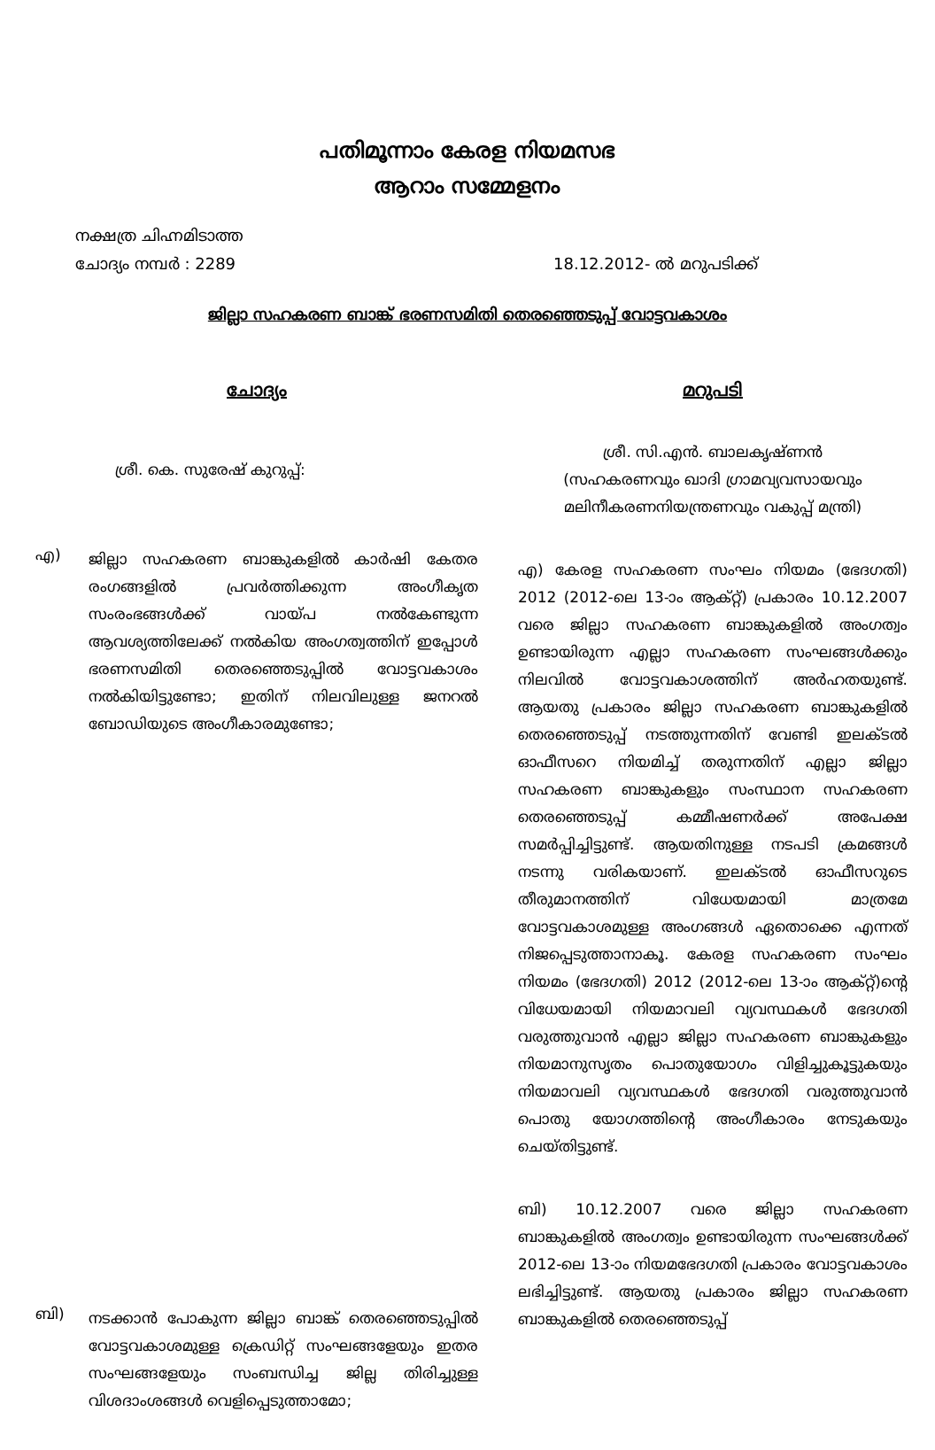പതിമൂന്നാം കേരള നിയമസഭ
ആറാം സമ്മേളനം
നക്ഷത്ര ചിഹ്നമിടാത്ത
ചോദ്യം നമ്പർ : 2289
18.12.2012- ൽ മറുപടിക്ക്
ജില്ലാ സഹകരണ ബാങ്ക് ഭരണസമിതി തെരഞ്ഞെടുപ്പ് വോട്ടവകാശം
ചോദ്യം
ശ്രീ. കെ. സുരേഷ് കുറുപ്പ്:
എ)
ജില്ലാ സഹകരണ ബാങ്കുകളിൽ കാർഷി കേതര രംഗങ്ങളിൽ പ്രവർത്തിക്കുന്ന അംഗീകൃത സംരംഭങ്ങൾക്ക് വായ്പ നൽകേണ്ടുന്ന ആവശ്യത്തിലേക്ക് നൽകിയ അംഗത്വത്തിന് ഇപ്പോൾ ഭരണസമിതി തെരഞ്ഞെടുപ്പിൽ വോട്ടവകാശം നൽകിയിട്ടുണ്ടോ; ഇതിന് നിലവിലുള്ള ജനറൽ ബോഡിയുടെ അംഗീകാരമുണ്ടോ;
ബി)
നടക്കാൻ പോകുന്ന ജില്ലാ ബാങ്ക് തെരഞ്ഞെടുപ്പിൽ വോട്ടവകാശമുള്ള ക്രെഡിറ്റ് സംഘങ്ങളേയും ഇതര സംഘങ്ങളേയും സംബന്ധിച്ച ജില്ല തിരിച്ചുള്ള വിശദാംശങ്ങൾ വെളിപ്പെടുത്താമോ;
മറുപടി
ശ്രീ. സി.എൻ. ബാലകൃഷ്ണൻ
(സഹകരണവും ഖാദി ഗ്രാമവ്യവസായവും മലിനീകരണനിയന്ത്രണവും വകുപ്പ് മന്ത്രി)
എ) കേരള സഹകരണ സംഘം നിയമം (ഭേദഗതി) 2012 (2012-ലെ 13-ാം ആക്റ്റ്) പ്രകാരം 10.12.2007 വരെ ജില്ലാ സഹകരണ ബാങ്കുകളിൽ അംഗത്വം ഉണ്ടായിരുന്ന എല്ലാ സഹകരണ സംഘങ്ങൾക്കും നിലവിൽ വോട്ടവകാശത്തിന് അർഹതയുണ്ട്. ആയതു പ്രകാരം ജില്ലാ സഹകരണ ബാങ്കുകളിൽ തെരഞ്ഞെടുപ്പ് നടത്തുന്നതിന് വേണ്ടി ഇലക്ടൽ ഓഫീസറെ നിയമിച്ച് തരുന്നതിന് എല്ലാ ജില്ലാ സഹകരണ ബാങ്കുകളും സംസ്ഥാന സഹകരണ തെരഞ്ഞെടുപ്പ് കമ്മീഷണർക്ക് അപേക്ഷ സമർപ്പിച്ചിട്ടുണ്ട്. ആയതിനുള്ള നടപടി ക്രമങ്ങൾ നടന്നു വരികയാണ്. ഇലക്ടൽ ഓഫീസറുടെ തീരുമാനത്തിന് വിധേയമായി മാത്രമേ വോട്ടവകാശമുള്ള അംഗങ്ങൾ ഏതൊക്കെ എന്നത് നിജപ്പെടുത്താനാകൂ. കേരള സഹകരണ സംഘം നിയമം (ഭേദഗതി) 2012 (2012-ലെ 13-ാം ആക്റ്റ്)ന്റെ വിധേയമായി നിയമാവലി വ്യവസ്ഥകൾ ഭേദഗതി വരുത്തുവാൻ എല്ലാ ജില്ലാ സഹകരണ ബാങ്കുകളും നിയമാനുസൃതം പൊതുയോഗം വിളിച്ചുകൂട്ടുകയും നിയമാവലി വ്യവസ്ഥകൾ ഭേദഗതി വരുത്തുവാൻ പൊതു യോഗത്തിന്റെ അംഗീകാരം നേടുകയും ചെയ്തിട്ടുണ്ട്.
ബി) 10.12.2007 വരെ ജില്ലാ സഹകരണ ബാങ്കുകളിൽ അംഗത്വം ഉണ്ടായിരുന്ന സംഘങ്ങൾക്ക് 2012-ലെ 13-ാം നിയമഭേദഗതി പ്രകാരം വോട്ടവകാശം ലഭിച്ചിട്ടുണ്ട്. ആയതു പ്രകാരം ജില്ലാ സഹകരണ ബാങ്കുകളിൽ തെരഞ്ഞെടുപ്പ്